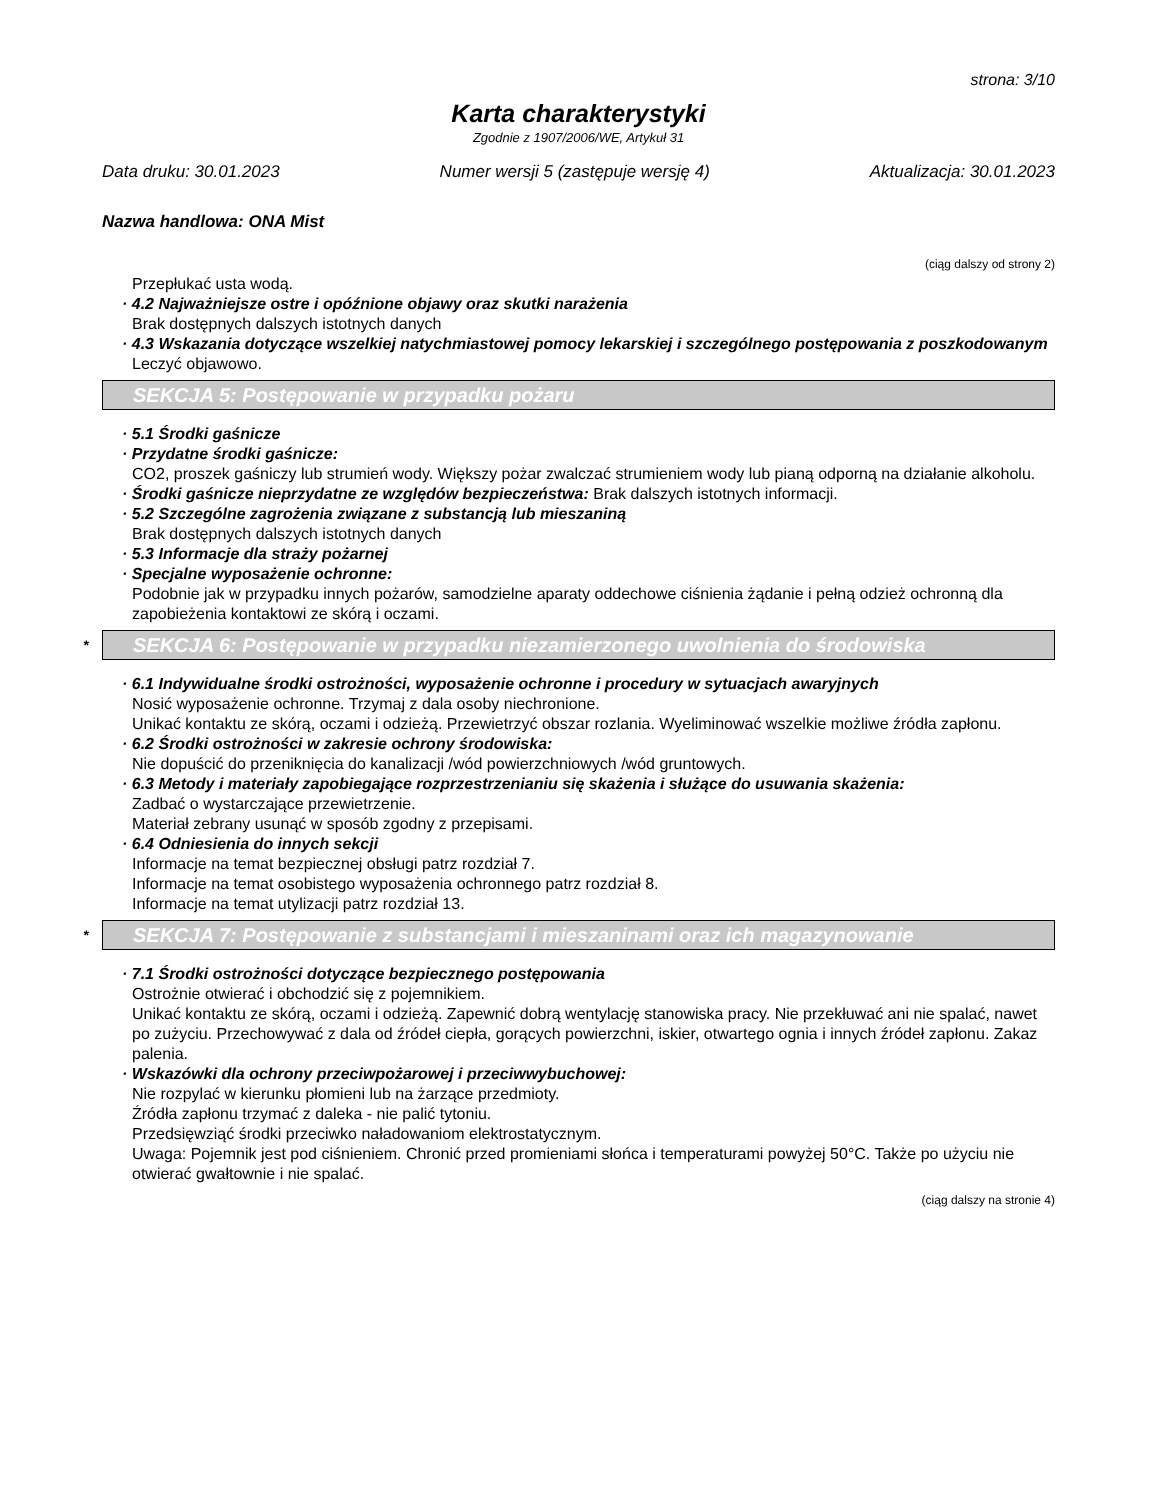strona: 3/10
Karta charakterystyki
Zgodnie z 1907/2006/WE, Artykuł 31
Data druku: 30.01.2023 Numer wersji 5 (zastępuje wersję 4) Aktualizacja: 30.01.2023
Nazwa handlowa: ONA Mist
(ciąg dalszy od strony 2)
Przepłukać usta wodą.
· 4.2 Najważniejsze ostre i opóźnione objawy oraz skutki narażenia
Brak dostępnych dalszych istotnych danych
· 4.3 Wskazania dotyczące wszelkiej natychmiastowej pomocy lekarskiej i szczególnego postępowania z poszkodowanym
Leczyć objawowo.
SEKCJA 5: Postępowanie w przypadku pożaru
· 5.1 Środki gaśnicze
· Przydatne środki gaśnicze:
CO2, proszek gaśniczy lub strumień wody. Większy pożar zwalczać strumieniem wody lub pianą odporną na działanie alkoholu.
· Środki gaśnicze nieprzydatne ze względów bezpieczeństwa: Brak dalszych istotnych informacji.
· 5.2 Szczególne zagrożenia związane z substancją lub mieszaniną
Brak dostępnych dalszych istotnych danych
· 5.3 Informacje dla straży pożarnej
· Specjalne wyposażenie ochronne:
Podobnie jak w przypadku innych pożarów, samodzielne aparaty oddechowe ciśnienia żądanie i pełną odzież ochronną dla zapobieżenia kontaktowi ze skórą i oczami.
* SEKCJA 6: Postępowanie w przypadku niezamierzonego uwolnienia do środowiska
· 6.1 Indywidualne środki ostrożności, wyposażenie ochronne i procedury w sytuacjach awaryjnych
Nosić wyposażenie ochronne. Trzymaj z dala osoby niechronione.
Unikać kontaktu ze skórą, oczami i odzieżą. Przewietrzyć obszar rozlania. Wyeliminować wszelkie możliwe źródła zapłonu.
· 6.2 Środki ostrożności w zakresie ochrony środowiska:
Nie dopuścić do przeniknięcia do kanalizacji /wód powierzchniowych /wód gruntowych.
· 6.3 Metody i materiały zapobiegające rozprzestrzenianiu się skażenia i służące do usuwania skażenia:
Zadbać o wystarczające przewietrzenie.
Materiał zebrany usunąć w sposób zgodny z przepisami.
· 6.4 Odniesienia do innych sekcji
Informacje na temat bezpiecznej obsługi patrz rozdział 7.
Informacje na temat osobistego wyposażenia ochronnego patrz rozdział 8.
Informacje na temat utylizacji patrz rozdział 13.
* SEKCJA 7: Postępowanie z substancjami i mieszaninami oraz ich magazynowanie
· 7.1 Środki ostrożności dotyczące bezpiecznego postępowania
Ostrożnie otwierać i obchodzić się z pojemnikiem.
Unikać kontaktu ze skórą, oczami i odzieżą. Zapewnić dobrą wentylację stanowiska pracy. Nie przekłuwać ani nie spalać, nawet po zużyciu. Przechowywać z dala od źródeł ciepła, gorących powierzchni, iskier, otwartego ognia i innych źródeł zapłonu. Zakaz palenia.
· Wskazówki dla ochrony przeciwpożarowej i przeciwwybuchowej:
Nie rozpylać w kierunku płomieni lub na żarzące przedmioty.
Źródła zapłonu trzymać z daleka - nie palić tytoniu.
Przedsięwziąć środki przeciwko naładowaniom elektrostatycznym.
Uwaga: Pojemnik jest pod ciśnieniem. Chronić przed promieniami słońca i temperaturami powyżej 50°C. Także po użyciu nie otwierać gwałtownie i nie spalać.
(ciąg dalszy na stronie 4)